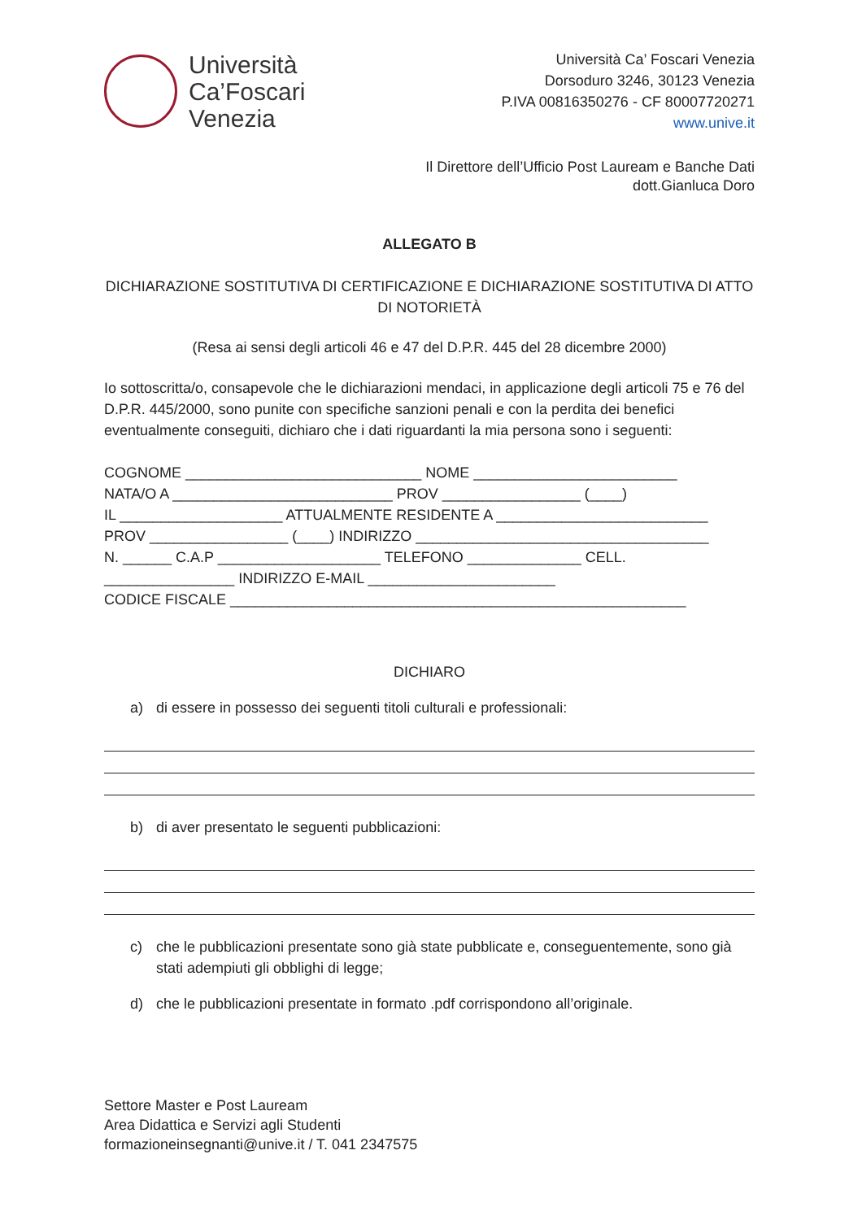Università
Ca’Foscari
Venezia
Università Ca’ Foscari Venezia
Dorsoduro 3246, 30123 Venezia
P.IVA 00816350276 - CF 80007720271
www.unive.it
Il Direttore dell’Ufficio Post Lauream e Banche Dati
dott.Gianluca Doro
ALLEGATO B
DICHIARAZIONE SOSTITUTIVA DI CERTIFICAZIONE E DICHIARAZIONE SOSTITUTIVA DI ATTO DI NOTORIETÀ
(Resa ai sensi degli articoli 46 e 47 del D.P.R. 445 del 28 dicembre 2000)
Io sottoscritta/o, consapevole che le dichiarazioni mendaci, in applicazione degli articoli 75 e 76 del D.P.R. 445/2000, sono punite con specifiche sanzioni penali e con la perdita dei benefici eventualmente conseguiti, dichiaro che i dati riguardanti la mia persona sono i seguenti:
COGNOME _____________________________ NOME _________________________
NATA/O A ___________________________ PROV _________________ (____)
IL ____________________ ATTUALMENTE RESIDENTE A __________________________
PROV _________________ (____) INDIRIZZO ____________________________________
N. ______ C.A.P ____________________ TELEFONO ______________ CELL.
________________ INDIRIZZO E-MAIL _______________________
CODICE FISCALE ________________________________________________________
DICHIARO
a) di essere in possesso dei seguenti titoli culturali e professionali:
b) di aver presentato le seguenti pubblicazioni:
c) che le pubblicazioni presentate sono già state pubblicate e, conseguentemente, sono già stati adempiuti gli obblighi di legge;
d) che le pubblicazioni presentate in formato .pdf corrispondono all’originale.
Settore Master e Post Lauream
Area Didattica e Servizi agli Studenti
formazioneinsegnanti@unive.it / T. 041 2347575